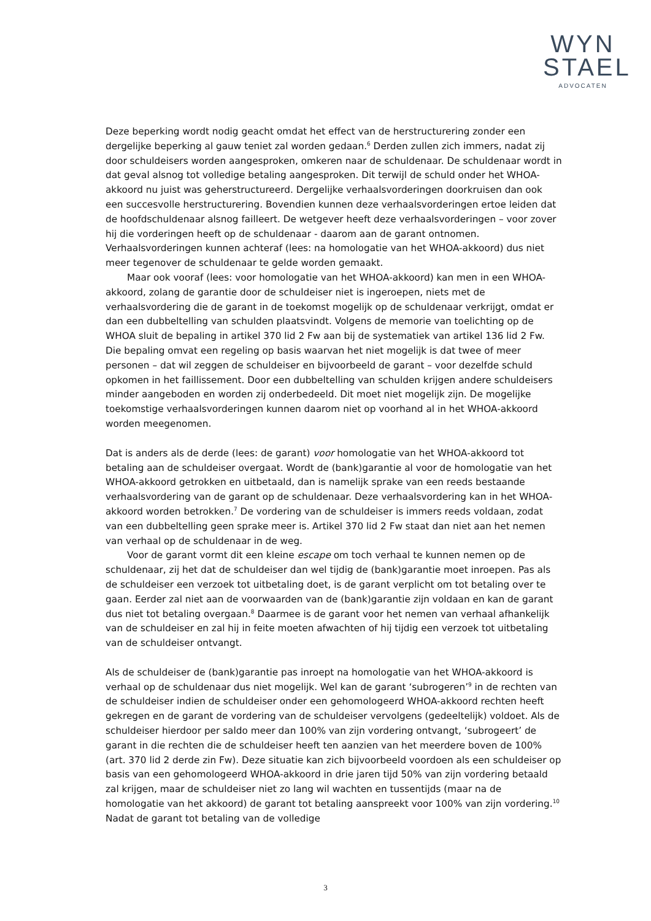WYN
STAEL
ADVOCATEN
Deze beperking wordt nodig geacht omdat het effect van de herstructurering zonder een dergelijke beperking al gauw teniet zal worden gedaan.<sup>6</sup> Derden zullen zich immers, nadat zij door schuldeisers worden aangesproken, omkeren naar de schuldenaar. De schuldenaar wordt in dat geval alsnog tot volledige betaling aangesproken. Dit terwijl de schuld onder het WHOA-akkoord nu juist was geherstructureerd. Dergelijke verhaalsvorderingen doorkruisen dan ook een succesvolle herstructurering. Bovendien kunnen deze verhaalsvorderingen ertoe leiden dat de hoofdschuldenaar alsnog failleert. De wetgever heeft deze verhaalsvorderingen – voor zover hij die vorderingen heeft op de schuldenaar - daarom aan de garant ontnomen. Verhaalsvorderingen kunnen achteraf (lees: na homologatie van het WHOA-akkoord) dus niet meer tegenover de schuldenaar te gelde worden gemaakt.
Maar ook vooraf (lees: voor homologatie van het WHOA-akkoord) kan men in een WHOA-akkoord, zolang de garantie door de schuldeiser niet is ingeroepen, niets met de verhaalsvordering die de garant in de toekomst mogelijk op de schuldenaar verkrijgt, omdat er dan een dubbeltelling van schulden plaatsvindt. Volgens de memorie van toelichting op de WHOA sluit de bepaling in artikel 370 lid 2 Fw aan bij de systematiek van artikel 136 lid 2 Fw. Die bepaling omvat een regeling op basis waarvan het niet mogelijk is dat twee of meer personen – dat wil zeggen de schuldeiser en bijvoorbeeld de garant – voor dezelfde schuld opkomen in het faillissement. Door een dubbeltelling van schulden krijgen andere schuldeisers minder aangeboden en worden zij onderbedeeld. Dit moet niet mogelijk zijn. De mogelijke toekomstige verhaalsvorderingen kunnen daarom niet op voorhand al in het WHOA-akkoord worden meegenomen.
Dat is anders als de derde (lees: de garant) voor homologatie van het WHOA-akkoord tot betaling aan de schuldeiser overgaat. Wordt de (bank)garantie al voor de homologatie van het WHOA-akkoord getrokken en uitbetaald, dan is namelijk sprake van een reeds bestaande verhaalsvordering van de garant op de schuldenaar. Deze verhaalsvordering kan in het WHOA-akkoord worden betrokken.<sup>7</sup> De vordering van de schuldeiser is immers reeds voldaan, zodat van een dubbeltelling geen sprake meer is. Artikel 370 lid 2 Fw staat dan niet aan het nemen van verhaal op de schuldenaar in de weg.
Voor de garant vormt dit een kleine escape om toch verhaal te kunnen nemen op de schuldenaar, zij het dat de schuldeiser dan wel tijdig de (bank)garantie moet inroepen. Pas als de schuldeiser een verzoek tot uitbetaling doet, is de garant verplicht om tot betaling over te gaan. Eerder zal niet aan de voorwaarden van de (bank)garantie zijn voldaan en kan de garant dus niet tot betaling overgaan.<sup>8</sup> Daarmee is de garant voor het nemen van verhaal afhankelijk van de schuldeiser en zal hij in feite moeten afwachten of hij tijdig een verzoek tot uitbetaling van de schuldeiser ontvangt.
Als de schuldeiser de (bank)garantie pas inroept na homologatie van het WHOA-akkoord is verhaal op de schuldenaar dus niet mogelijk. Wel kan de garant ‘subrogeren’<sup>9</sup> in de rechten van de schuldeiser indien de schuldeiser onder een gehomologeerd WHOA-akkoord rechten heeft gekregen en de garant de vordering van de schuldeiser vervolgens (gedeeltelijk) voldoet. Als de schuldeiser hierdoor per saldo meer dan 100% van zijn vordering ontvangt, ‘subrogeert’ de garant in die rechten die de schuldeiser heeft ten aanzien van het meerdere boven de 100% (art. 370 lid 2 derde zin Fw). Deze situatie kan zich bijvoorbeeld voordoen als een schuldeiser op basis van een gehomologeerd WHOA-akkoord in drie jaren tijd 50% van zijn vordering betaald zal krijgen, maar de schuldeiser niet zo lang wil wachten en tussentijds (maar na de homologatie van het akkoord) de garant tot betaling aanspreekt voor 100% van zijn vordering.<sup>10</sup> Nadat de garant tot betaling van de volledige
3